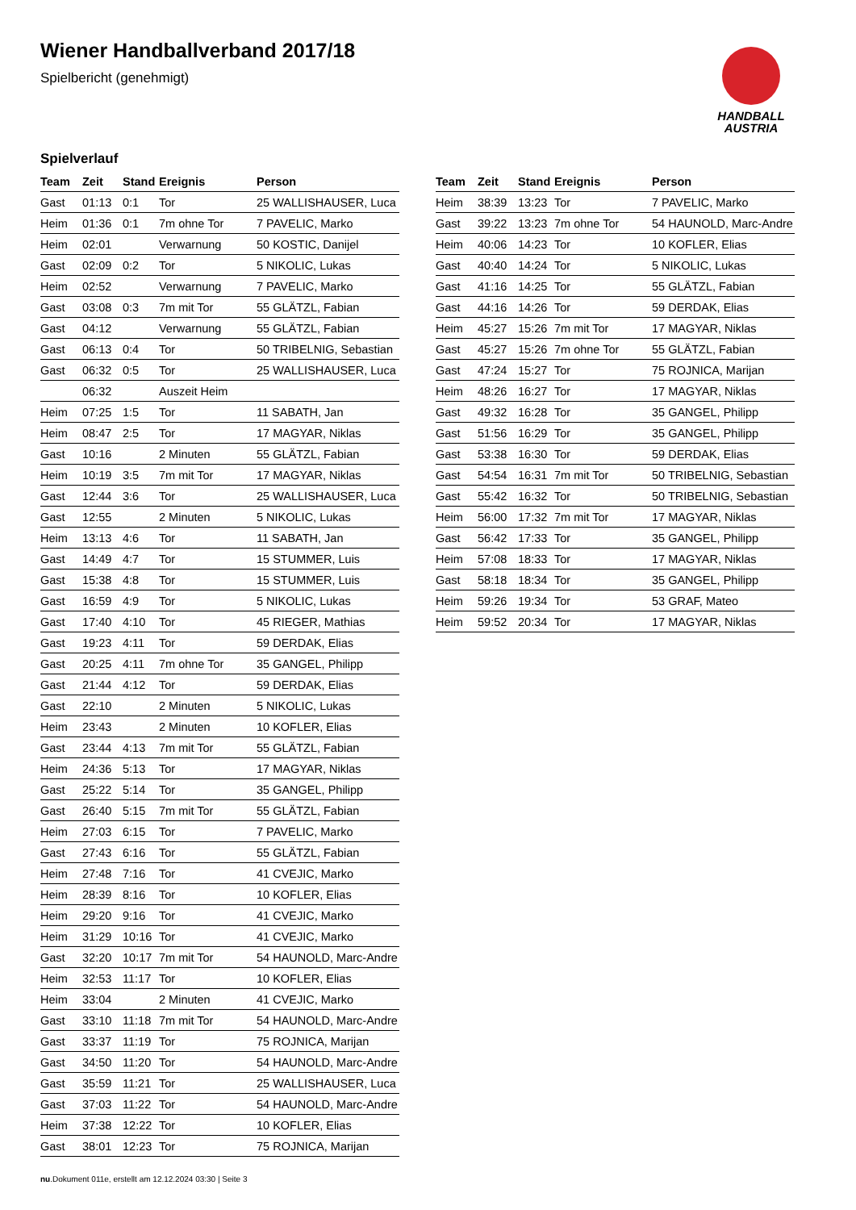HANDBALL
AUSTRIA
Wiener Handballverband 2017/18
Spielbericht (genehmigt)
Spielverlauf
| Team | Zeit | Stand | Ereignis | Person |
| --- | --- | --- | --- | --- |
| Gast | 01:13 | 0:1 | Tor | 25 WALLISHAUSER, Luca |
| Heim | 01:36 | 0:1 | 7m ohne Tor | 7 PAVELIC, Marko |
| Heim | 02:01 | | Verwarnung | 50 KOSTIC, Danijel |
| Gast | 02:09 | 0:2 | Tor | 5 NIKOLIC, Lukas |
| Heim | 02:52 | | Verwarnung | 7 PAVELIC, Marko |
| Gast | 03:08 | 0:3 | 7m mit Tor | 55 GLÄTZL, Fabian |
| Gast | 04:12 | | Verwarnung | 55 GLÄTZL, Fabian |
| Gast | 06:13 | 0:4 | Tor | 50 TRIBELNIG, Sebastian |
| Gast | 06:32 | 0:5 | Tor | 25 WALLISHAUSER, Luca |
| | 06:32 | | Auszeit Heim | |
| Heim | 07:25 | 1:5 | Tor | 11 SABATH, Jan |
| Heim | 08:47 | 2:5 | Tor | 17 MAGYAR, Niklas |
| Gast | 10:16 | | 2 Minuten | 55 GLÄTZL, Fabian |
| Heim | 10:19 | 3:5 | 7m mit Tor | 17 MAGYAR, Niklas |
| Gast | 12:44 | 3:6 | Tor | 25 WALLISHAUSER, Luca |
| Gast | 12:55 | | 2 Minuten | 5 NIKOLIC, Lukas |
| Heim | 13:13 | 4:6 | Tor | 11 SABATH, Jan |
| Gast | 14:49 | 4:7 | Tor | 15 STUMMER, Luis |
| Gast | 15:38 | 4:8 | Tor | 15 STUMMER, Luis |
| Gast | 16:59 | 4:9 | Tor | 5 NIKOLIC, Lukas |
| Gast | 17:40 | 4:10 | Tor | 45 RIEGER, Mathias |
| Gast | 19:23 | 4:11 | Tor | 59 DERDAK, Elias |
| Gast | 20:25 | 4:11 | 7m ohne Tor | 35 GANGEL, Philipp |
| Gast | 21:44 | 4:12 | Tor | 59 DERDAK, Elias |
| Gast | 22:10 | | 2 Minuten | 5 NIKOLIC, Lukas |
| Heim | 23:43 | | 2 Minuten | 10 KOFLER, Elias |
| Gast | 23:44 | 4:13 | 7m mit Tor | 55 GLÄTZL, Fabian |
| Heim | 24:36 | 5:13 | Tor | 17 MAGYAR, Niklas |
| Gast | 25:22 | 5:14 | Tor | 35 GANGEL, Philipp |
| Gast | 26:40 | 5:15 | 7m mit Tor | 55 GLÄTZL, Fabian |
| Heim | 27:03 | 6:15 | Tor | 7 PAVELIC, Marko |
| Gast | 27:43 | 6:16 | Tor | 55 GLÄTZL, Fabian |
| Heim | 27:48 | 7:16 | Tor | 41 CVEJIC, Marko |
| Heim | 28:39 | 8:16 | Tor | 10 KOFLER, Elias |
| Heim | 29:20 | 9:16 | Tor | 41 CVEJIC, Marko |
| Heim | 31:29 | 10:16 | Tor | 41 CVEJIC, Marko |
| Gast | 32:20 | 10:17 | 7m mit Tor | 54 HAUNOLD, Marc-Andre |
| Heim | 32:53 | 11:17 | Tor | 10 KOFLER, Elias |
| Heim | 33:04 | | 2 Minuten | 41 CVEJIC, Marko |
| Gast | 33:10 | 11:18 | 7m mit Tor | 54 HAUNOLD, Marc-Andre |
| Gast | 33:37 | 11:19 | Tor | 75 ROJNICA, Marijan |
| Gast | 34:50 | 11:20 | Tor | 54 HAUNOLD, Marc-Andre |
| Gast | 35:59 | 11:21 | Tor | 25 WALLISHAUSER, Luca |
| Gast | 37:03 | 11:22 | Tor | 54 HAUNOLD, Marc-Andre |
| Heim | 37:38 | 12:22 | Tor | 10 KOFLER, Elias |
| Gast | 38:01 | 12:23 | Tor | 75 ROJNICA, Marijan |
| Team | Zeit | Stand | Ereignis | Person |
| --- | --- | --- | --- | --- |
| Heim | 38:39 | 13:23 | Tor | 7 PAVELIC, Marko |
| Gast | 39:22 | 13:23 | 7m ohne Tor | 54 HAUNOLD, Marc-Andre |
| Heim | 40:06 | 14:23 | Tor | 10 KOFLER, Elias |
| Gast | 40:40 | 14:24 | Tor | 5 NIKOLIC, Lukas |
| Gast | 41:16 | 14:25 | Tor | 55 GLÄTZL, Fabian |
| Gast | 44:16 | 14:26 | Tor | 59 DERDAK, Elias |
| Heim | 45:27 | 15:26 | 7m mit Tor | 17 MAGYAR, Niklas |
| Gast | 45:27 | 15:26 | 7m ohne Tor | 55 GLÄTZL, Fabian |
| Gast | 47:24 | 15:27 | Tor | 75 ROJNICA, Marijan |
| Heim | 48:26 | 16:27 | Tor | 17 MAGYAR, Niklas |
| Gast | 49:32 | 16:28 | Tor | 35 GANGEL, Philipp |
| Gast | 51:56 | 16:29 | Tor | 35 GANGEL, Philipp |
| Gast | 53:38 | 16:30 | Tor | 59 DERDAK, Elias |
| Gast | 54:54 | 16:31 | 7m mit Tor | 50 TRIBELNIG, Sebastian |
| Gast | 55:42 | 16:32 | Tor | 50 TRIBELNIG, Sebastian |
| Heim | 56:00 | 17:32 | 7m mit Tor | 17 MAGYAR, Niklas |
| Gast | 56:42 | 17:33 | Tor | 35 GANGEL, Philipp |
| Heim | 57:08 | 18:33 | Tor | 17 MAGYAR, Niklas |
| Gast | 58:18 | 18:34 | Tor | 35 GANGEL, Philipp |
| Heim | 59:26 | 19:34 | Tor | 53 GRAF, Mateo |
| Heim | 59:52 | 20:34 | Tor | 17 MAGYAR, Niklas |
nu.Dokument 011e, erstellt am 12.12.2024 03:30 | Seite 3